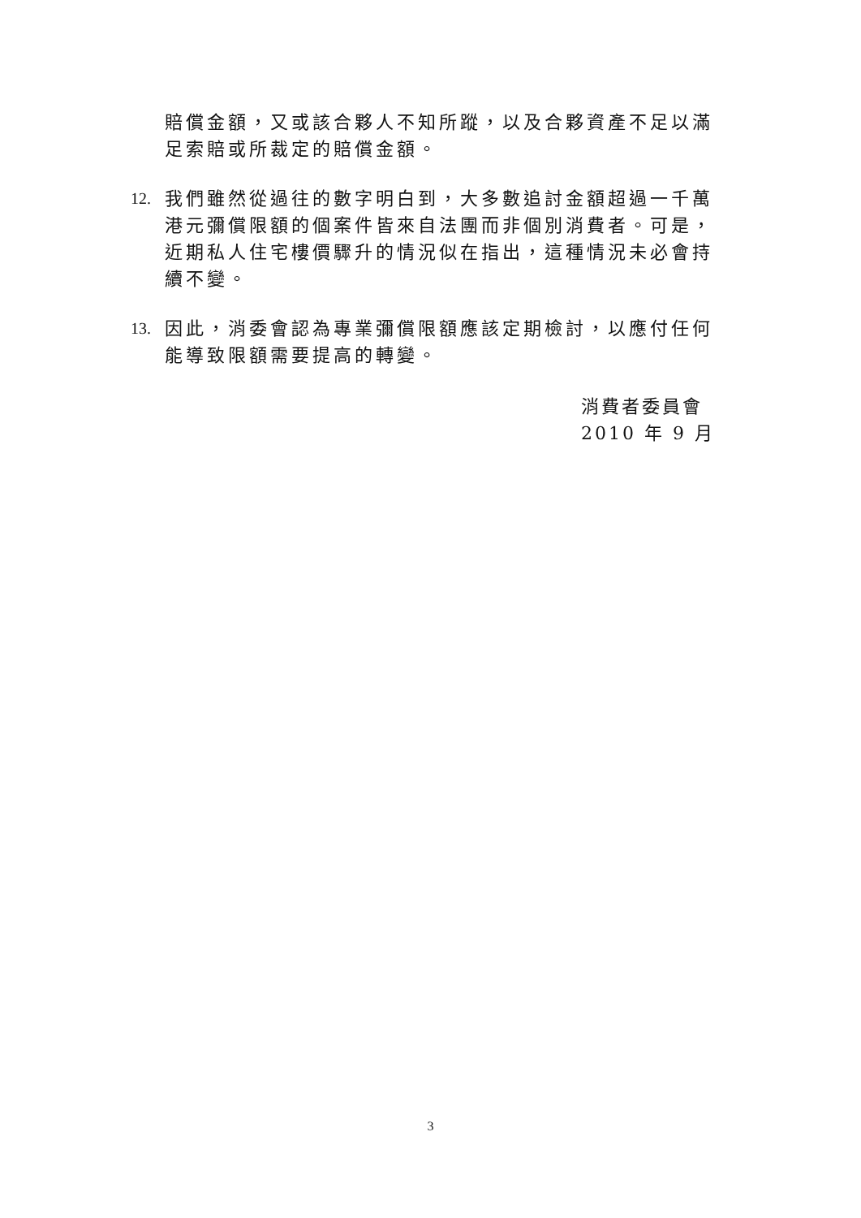賠償金額，又或該合夥人不知所蹤，以及合夥資產不足以滿足索賠或所裁定的賠償金額。
12. 我們雖然從過往的數字明白到，大多數追討金額超過一千萬港元彌償限額的個案件皆來自法團而非個別消費者。可是，近期私人住宅樓價驟升的情況似在指出，這種情況未必會持續不變。
13. 因此，消委會認為專業彌償限額應該定期檢討，以應付任何能導致限額需要提高的轉變。
消費者委員會
2010 年 9 月
3